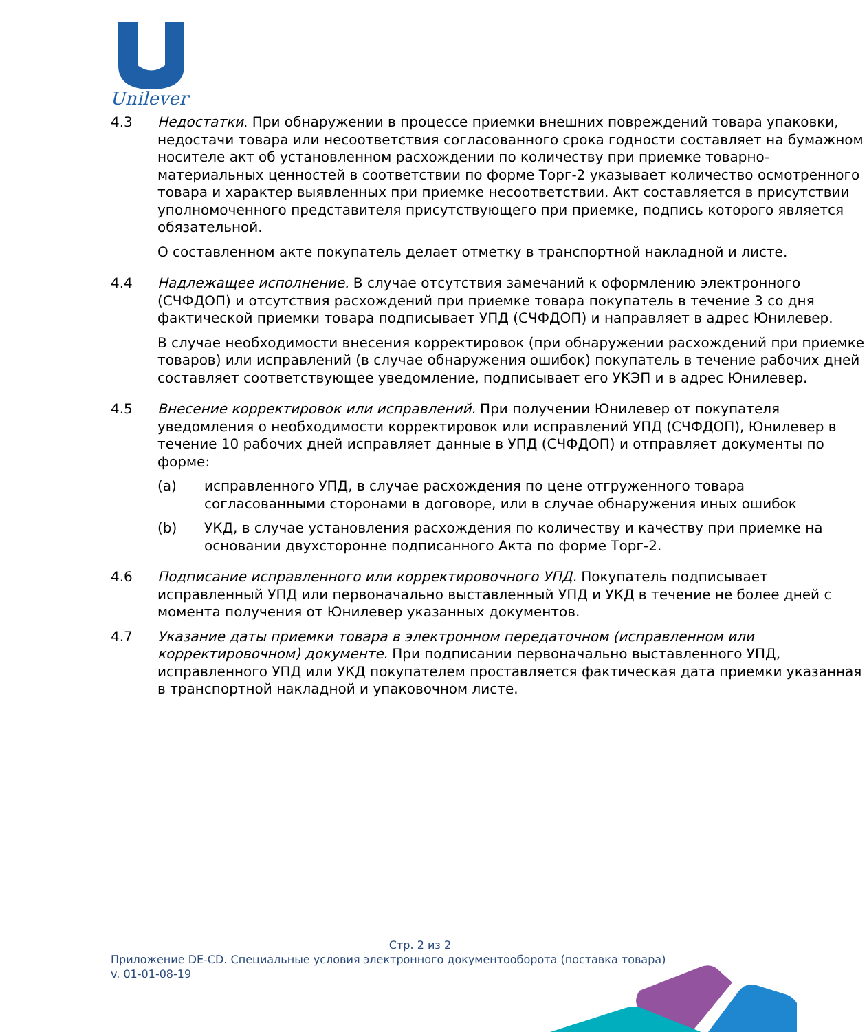Unilever
4.3 Недостатки. При обнаружении в процессе приемки внешних повреждений товара упаковки, недостачи товара или несоответствия согласованного срока годности составляет на бумажном носителе акт об установленном расхождении по количеству при приемке товарно-материальных ценностей в соответствии по форме Торг-2 указывает количество осмотренного товара и характер выявленных при приемке несоответствии. Акт составляется в присутствии уполномоченного представителя присутствующего при приемке, подпись которого является обязательной.
О составленном акте покупатель делает отметку в транспортной накладной и листе.
4.4 Надлежащее исполнение. В случае отсутствия замечаний к оформлению электронного (СЧФДОП) и отсутствия расхождений при приемке товара покупатель в течение 3 со дня фактической приемки товара подписывает УПД (СЧФДОП) и направляет в адрес Юнилевер.
В случае необходимости внесения корректировок (при обнаружении расхождений при приемке товаров) или исправлений (в случае обнаружения ошибок) покупатель в течение рабочих дней составляет соответствующее уведомление, подписывает его УКЭП и в адрес Юнилевер.
4.5 Внесение корректировок или исправлений. При получении Юнилевер от покупателя уведомления о необходимости корректировок или исправлений УПД (СЧФДОП), Юнилевер в течение 10 рабочих дней исправляет данные в УПД (СЧФДОП) и отправляет документы по форме:
(a) исправленного УПД, в случае расхождения по цене отгруженного товара согласованными сторонами в договоре, или в случае обнаружения иных ошибок
(b) УКД, в случае установления расхождения по количеству и качеству при приемке на основании двухсторонне подписанного Акта по форме Торг-2.
4.6 Подписание исправленного или корректировочного УПД. Покупатель подписывает исправленный УПД или первоначально выставленный УПД и УКД в течение не более дней с момента получения от Юнилевер указанных документов.
4.7 Указание даты приемки товара в электронном передаточном (исправленном или корректировочном) документе. При подписании первоначально выставленного УПД, исправленного УПД или УКД покупателем проставляется фактическая дата приемки указанная в транспортной накладной и упаковочном листе.
Стр. 2 из 2
Приложение DE-CD. Специальные условия электронного документооборота (поставка товара)
v. 01-01-08-19